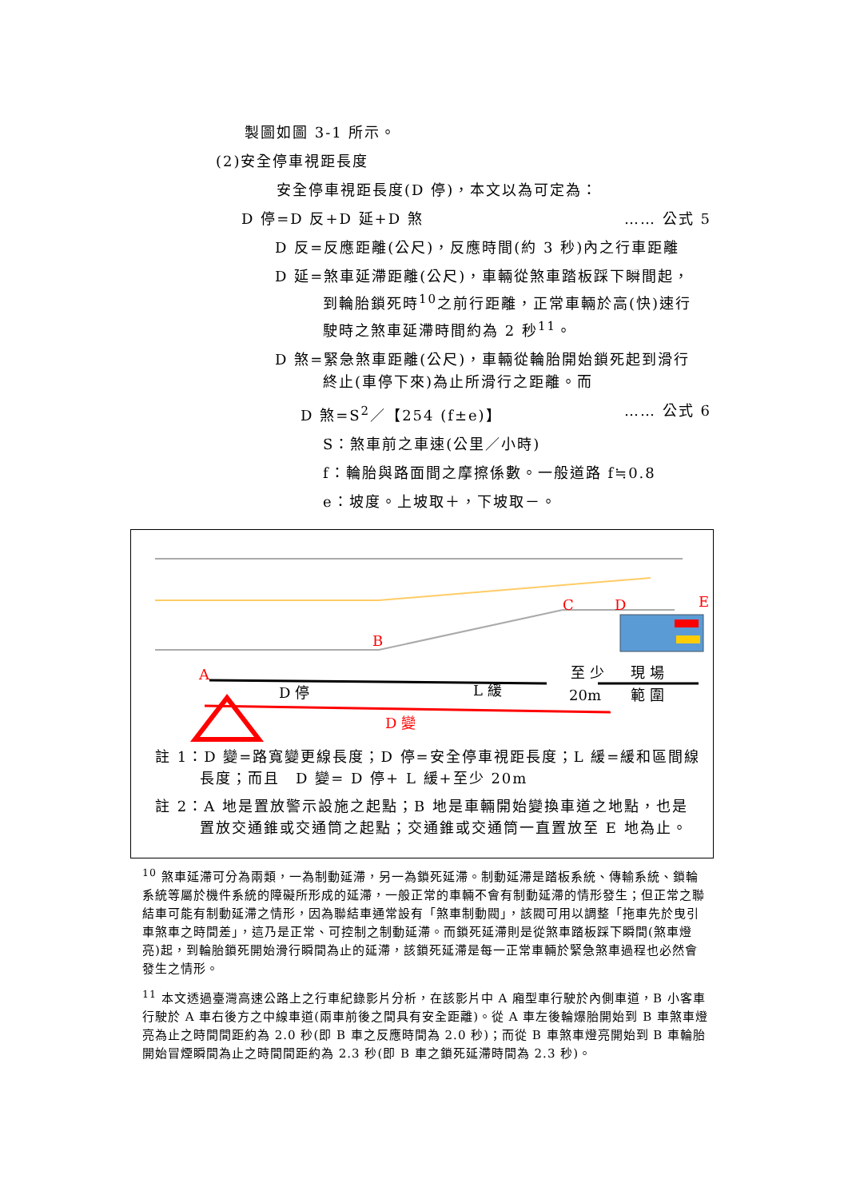製圖如圖 3-1 所示。
(2)安全停車視距長度
安全停車視距長度(D 停)，本文以為可定為：
D 停=D 反+D 延+D 煞 …… 公式 5
D 反=反應距離(公尺)，反應時間(約 3 秒)內之行車距離
D 延=煞車延滯距離(公尺)，車輛從煞車踏板踩下瞬間起，
到輪胎鎖死時<sup>10</sup>之前行距離，正常車輛於高(快)速行
駛時之煞車延滯時間約為 2 秒<sup>11</sup>。
D 煞=緊急煞車距離(公尺)，車輛從輪胎開始鎖死起到滑行
終止(車停下來)為止所滑行之距離。而
D 煞=S<sup>2</sup>／【254 (f±e)】 …… 公式 6
S：煞車前之車速(公里／小時)
f：輪胎與路面間之摩擦係數。一般道路 f≒0.8
e：坡度。上坡取＋，下坡取－。
C
D
E
B
A
D 停
L 緩
至 少
20m
現 場
範 圍
D 變
註 1：D 變=路寬變更線長度；D 停=安全停車視距長度；L 緩=緩和區間線長度；而且　D 變= D 停+ L 緩+至少 20m
註 2：A 地是置放警示設施之起點；B 地是車輛開始變換車道之地點，也是置放交通錐或交通筒之起點；交通錐或交通筒一直置放至 E 地為止。
<sup>10</sup> 煞車延滯可分為兩類，一為制動延滯，另一為鎖死延滯。制動延滯是踏板系統、傳輸系統、鎖輪系統等屬於機件系統的障礙所形成的延滯，一般正常的車輛不會有制動延滯的情形發生；但正常之聯結車可能有制動延滯之情形，因為聯結車通常設有「煞車制動閥」，該閥可用以調整「拖車先於曳引車煞車之時間差」，這乃是正常、可控制之制動延滯。而鎖死延滯則是從煞車踏板踩下瞬間(煞車燈亮)起，到輪胎鎖死開始滑行瞬間為止的延滯，該鎖死延滯是每一正常車輛於緊急煞車過程也必然會發生之情形。
<sup>11</sup> 本文透過臺灣高速公路上之行車紀錄影片分析，在該影片中 A 廂型車行駛於內側車道，B 小客車行駛於 A 車右後方之中線車道(兩車前後之間具有安全距離)。從 A 車左後輪爆胎開始到 B 車煞車燈亮為止之時間間距約為 2.0 秒(即 B 車之反應時間為 2.0 秒)；而從 B 車煞車燈亮開始到 B 車輪胎開始冒煙瞬間為止之時間間距約為 2.3 秒(即 B 車之鎖死延滯時間為 2.3 秒)。